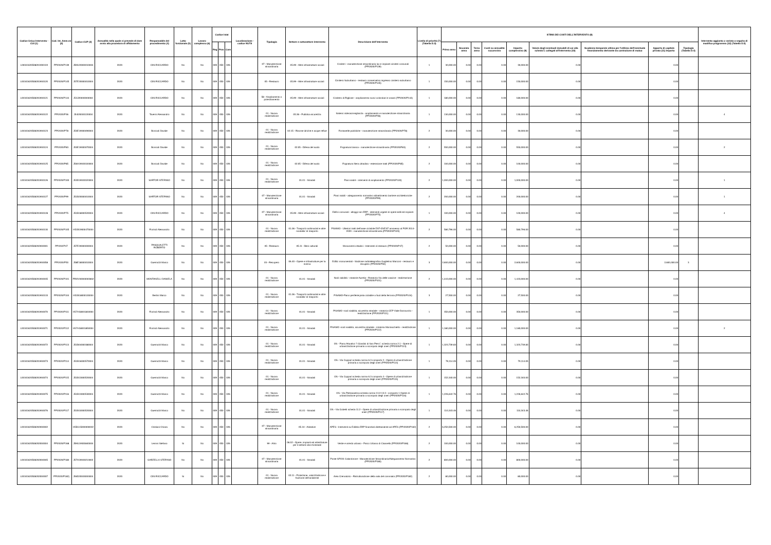| Codice Unico Intervento - CUI (1) | Cod. Int. Amm.ne (2) | Codice CUP (3) | Annualità nella quale si prevede di dare avvio alla procedura di affidamento | Responsabile del procedimento (4) | Lotto funzionale (5) | Lavoro complesso (6) | Codice Istat | | | Localizzazione - codice NUTS | Tipologia | Settore e sottosettore intervento | Descrizione dell'intervento | Livello di priorità (7) (Tabella D.3) | STIMA DEI COSTI DELL'INTERVENTO (8) | | | | | | | | | Intervento aggiunto o variato a seguito di modifica programma (12) (Tabella D.5) |
| --- | --- | --- | --- | --- | --- | --- | --- | --- | --- | --- | --- | --- | --- | --- | --- | --- | --- | --- | --- | --- | --- | --- | --- | --- |
| | | | | | | | Reg | Prov | Com | | | | | | Primo anno | Secondo anno | Terzo anno | Costi su annualità successiva | Importo complessivo (9) | Valore degli eventuali immobili di cui alla scheda C collegati all'intervento (10) | Scadenza temporale ultima per l'utilizzo dell'eventuale finanziamento derivante da contrazione di mutuo | Apporto di capitale privato (11) Importo | Tipologia (Tabella D.4) | |
| L00341620508201900119 | PPI2020/P139 | J59G20000010004 | 2020 | CINI RICCARDO | No | No | 009 | 050 | 026 | | 07 - Manutenzione straordinaria | 05.99 - Altre infrastrutture sociali | Cimiteri - manutenzione straordinaria lux e impianti cimiteri comunali (PPI2020/P139) | 1 | 30,000.00 | 0.00 | 0.00 | 0.00 | 30,000.00 | 0.00 | | 0.00 | | |
| L00341620508201900120 | PPI2020/P145 | J57E20000010004 | 2020 | CINI RICCARDO | No | No | 009 | 050 | 026 | | 05 - Restauro | 05.99 - Altre infrastrutture sociali | Cimitero Suburbano - restauro conservativo ingresso cimitero suburbano (PPI2020/P145) | 1 | 150,000.00 | 0.00 | 0.00 | 0.00 | 150,000.00 | 0.00 | | 0.00 | | |
| L00341620508201900121 | PPI2020/P144 | J53J20000000004 | 2020 | CINI RICCARDO | No | No | 009 | 050 | 026 | | 58 - Ampliamento o potenziamento | 05.99 - Altre infrastrutture sociali | Cimitero di Riglione - ampliamento nuovi colombari e ossari (PPI2020/P144) | 1 | 180,000.00 | 0.00 | 0.00 | 0.00 | 180,000.00 | 0.00 | | 0.00 | | |
| L00341620508201900122 | PPI2020/P36 | J54I20000120004 | 2020 | Taverni Alessandro | No | No | 009 | 050 | 026 | | 01 - Nuova realizzazione | 05.36 - Pubblica sicurezza | Sistemi videosorveglianza - ampliamento e manutenzione straordinaria (PPI2020/P36) | 1 | 130,000.00 | 0.00 | 0.00 | 0.00 | 130,000.00 | 0.00 | | 0.00 | | 4 |
| L00341620508201900123 | PPI2020/P78 | J53E19000090004 | 2020 | Bonicoli Davide | No | No | 009 | 050 | 026 | | 01 - Nuova realizzazione | 02.15 - Risorse idriche e acque reflue | Fontanelle pubbliche - manutenzione straordinaria (PPI2020/P78) | 2 | 30,000.00 | 0.00 | 0.00 | 0.00 | 30,000.00 | 0.00 | | 0.00 | | |
| L00341620508201900124 | PPI2020/P83 | J53E19000070004 | 2020 | Bonicoli Davide | No | No | 009 | 050 | 026 | | 01 - Nuova realizzazione | 02.05 - Difesa del suolo | Fognatura bianca - manutenzione straordinaria (PPI2020/P83) | 2 | 550,000.00 | 0.00 | 0.00 | 0.00 | 550,000.00 | 0.00 | | 0.00 | | 2 |
| L00341620508201900125 | PPI2020/P85 | J56H19000100004 | 2020 | Bonicoli Davide | No | No | 009 | 050 | 026 | | 01 - Nuova realizzazione | 02.05 - Difesa del suolo | Fognatura Nera cittadina - estensione tratti (PPI2020/P85) | 2 | 100,000.00 | 0.00 | 0.00 | 0.00 | 100,000.00 | 0.00 | | 0.00 | | |
| L00341620508201900126 | PPI2020/P100 | J53D19000320004 | 2020 | SARTOR STEFANO | No | No | 009 | 050 | 026 | | 01 - Nuova realizzazione | 01.01 - Stradali | Piani viabili - interventi di ampliamento (PPI2020/P100) | 2 | 1,000,000.00 | 0.00 | 0.00 | 0.00 | 1,000,000.00 | 0.00 | | 0.00 | | 1 |
| L00341620508201900127 | PPI2020/P99 | J51B20000010004 | 2020 | SARTOR STEFANO | No | No | 009 | 050 | 026 | | 07 - Manutenzione straordinaria | 01.01 - Stradali | Piani viabili - adeguamento normativo abbattimento barriere architettoniche (PPI2020/P99) | 2 | 200,000.00 | 0.00 | 0.00 | 0.00 | 200,000.00 | 0.00 | | 0.00 | | 1 |
| L00341620508201900128 | PPI2020/P75 | J51B18000520004 | 2020 | CINI RICCARDO | No | No | 009 | 050 | 026 | | 07 - Manutenzione straordinaria | 05.99 - Altre infrastrutture sociali | Edifici comunali - alloggi non ERP - interventi urgenti di opere edili ed impianti (PPI2020/P75) | 1 | 100,000.00 | 0.00 | 0.00 | 0.00 | 100,000.00 | 0.00 | | 0.00 | | 4 |
| L00341620508201900130 | PPI2020/P105 | H51B19000470004 | 2020 | Fiorindi Alessandro | No | No | 009 | 050 | 026 | | 01 - Nuova realizzazione | 01.06 - Trasporti multimodali e altre modalita' di trasporto | PISAMO - Ulteriori tratti dell'asse ciclabile EST-OVEST ammesso al POR 2014-2020 - manutenzione straordinaria (PPI2020/P105) | 2 | 580,796.00 | 0.00 | 0.00 | 0.00 | 580,796.00 | 0.00 | | 0.00 | | |
| L00341620508202000001 | PPI202/P47 | J57E20000000004 | 2020 | PASQUALETTI ROBERTO | No | No | 009 | 050 | 026 | | 05 - Restauro | 05.11 - Beni culturali | Monumenti cittadini - Interventi di restauro (PPI2020/P47) | 2 | 50,000.00 | 0.00 | 0.00 | 0.00 | 50,000.00 | 0.00 | | 0.00 | | |
| L00341620508201900058 | PPI2020/P50 | J58E18000010004 | 2020 | Guerrazzi Marco | No | No | 009 | 050 | 026 | | 03 - Recupero | 06.40 - Opere e infrastrutture per la ricerca | Edifici monumentali - Stazione radiotelegrafica Guglielmo Marconi - restauro e recupero (PPI2020/P50) | 3 | 2,600,000.00 | 0.00 | 0.00 | 0.00 | 2,600,000.00 | 0.00 | | 2,600,000.00 | 3 | |
| L00341620508201900035 | PPI2020/P101 | PROV00000003662 | 2020 | MONTANELLI DANIELA | No | No | 009 | 050 | 026 | | 01 - Nuova realizzazione | 01.01 - Stradali | Nodi viabilità - rotatorie Aurelia - Rotatoria Via delle cascine - realizzazione (PPI2020/P101) | 2 | 1,443,000.00 | 0.00 | 0.00 | 0.00 | 1,443,000.00 | 0.00 | | 0.00 | | |
| L00341620508201900133 | PPI2020/P104 | H51B18000100004 | 2020 | Bertini Marco | No | No | 009 | 050 | 026 | | 01 - Nuova realizzazione | 01.06 - Trasporti multimodali e altre modalita' di trasporto | PISAMO-Piano periferie:pista ciclabile a Sud della ferrovia (PPI2020/P104) | 3 | 27,500.00 | 0.00 | 0.00 | 0.00 | 27,500.00 | 0.00 | | 0.00 | | |
| L00341620508201900070 | PPI2020/P111 | H57H18001840004 | 2020 | Fiorindi Alessandro | No | No | 009 | 050 | 026 | | 01 - Nuova realizzazione | 01.01 - Stradali | PISAMO -nodi viabilità, sicurezza stradale - rotatoria CEP Viale Dannunzio - realizzazione (PPI2020/P111) | 1 | 350,000.00 | 0.00 | 0.00 | 0.00 | 350,000.00 | 0.00 | | 0.00 | | |
| L00341620508201900071 | PPI2020/P112 | H57H18001850004 | 2020 | Fiorindi Alessandro | No | No | 009 | 050 | 026 | | 01 - Nuova realizzazione | 01.01 - Stradali | PISAMO -nodi viabilità, sicurezza stradale - rotatoria Montacchiello - realizzazione (PPI2020/P112) | 1 | 1,180,000.00 | 0.00 | 0.00 | 0.00 | 1,180,000.00 | 0.00 | | 0.00 | | 2 |
| L00341620508201900072 | PPI2020/P113 | J51B04000380004 | 2020 | Guerrazzi Marco | No | No | 009 | 050 | 026 | | 01 - Nuova realizzazione | 01.01 - Stradali | OS - Piano Attuativo "I Giardini di San Piero", scheda norma 2.1 - Opere di urbanizzazione primaria a scomputo degli oneri (PPI2020/P113) | 1 | 1,323,739.83 | 0.00 | 0.00 | 0.00 | 1,323,739.83 | 0.00 | | 0.00 | | |
| L00341620508201900073 | PPI2020/P114 | J51B16000570004 | 2020 | Guerrazzi Marco | No | No | 009 | 050 | 026 | | 01 - Nuova realizzazione | 01.01 - Stradali | OS - Via Cuppari scheda norma 6.3 comparto 2 - Opere di urbanizzazione primaria a scomputo degli oneri (PPI2020/P114) | 1 | 79,114.05 | 0.00 | 0.00 | 0.00 | 79,114.05 | 0.00 | | 0.00 | | |
| L00341620508201900074 | PPI2020/P115 | J51B13000520004 | 2020 | Guerrazzi Marco | No | No | 009 | 050 | 026 | | 01 - Nuova realizzazione | 01.01 - Stradali | OS - Via Cuppari scheda norma 6.3 comparto 4 - Opere di urbanizzazione primaria a scomputo degli oneri (PPI2020/P115) | 1 | 152,340.00 | 0.00 | 0.00 | 0.00 | 152,340.00 | 0.00 | | 0.00 | | |
| L00341620508201900075 | PPI2020/P116 | J51B13000530004 | 2020 | Guerrazzi Marco | No | No | 009 | 050 | 026 | | 01 - Nuova realizzazione | 01.01 - Stradali | OS - Via Pietrasantina scheda norma 13.2-13.3 - comparto 1 Opere di urbanizzazione primaria a scomputo degli oneri (PPI2020/P116) | 1 | 1,226,642.76 | 0.00 | 0.00 | 0.00 | 1,226,642.76 | 0.00 | | 0.00 | | |
| L00341620508201900076 | PPI2020/P117 | J51B10000520004 | 2020 | Guerrazzi Marco | No | No | 009 | 050 | 026 | | 01 - Nuova realizzazione | 01.01 - Stradali | OS - Via Gobetti scheda 11.2 - Opere di urbanizzazione primaria a scomputo degli oneri (PPI2020/P117) | 1 | 110,343.46 | 0.00 | 0.00 | 0.00 | 110,343.46 | 0.00 | | 0.00 | | |
| L00341620508202000002 | | H55G15000000002 | 2020 | Cristiani Chiara | No | No | 009 | 050 | 026 | | 07 - Manutenzione straordinaria | 05.10 - Abitative | APES - Interventi su Edilizia ERP finanziati direttamente ad APES (PPI2020/P162) | 2 | 6,250,500.00 | 0.00 | 0.00 | 0.00 | 6,250,500.00 | 0.00 | | 0.00 | | |
| L00341620508202000004 | PPI2020/P168 | J59G19000840004 | 2020 | Lemmi Stefano | Si | No | 009 | 050 | 026 | | 99 - Altro | 06.02 - Opere, impianti ed attrezzature per il settore silvo-forestale | Verde e arredo urbano - Parco Urbano di Cisanello (PPI2020/P168) | 2 | 100,000.00 | 0.00 | 0.00 | 0.00 | 100,000.00 | 0.00 | | 0.00 | | |
| L00341620508202000005 | PPI2020/P180 | J57H19000210002 | 2020 | GARZELLA STEFANO | No | No | 009 | 050 | 026 | | 07 - Manutenzione straordinaria | 01.01 - Stradali | Ponte SP224 Calambrone - Manutenzione Straordinaria/Adeguamento Normativo (PPI2020/P180) | 2 | 800,000.00 | 0.00 | 0.00 | 0.00 | 800,000.00 | 0.00 | | 0.00 | | |
| L00341620508202000007 | PPI2020/P182) | J56D20000000004 | 2020 | CINI RICCARDO | Si | No | 009 | 050 | 026 | | 01 - Nuova realizzazione | 02.11 - Protezione, valorizzazione e fruizione dell'ambiente | Area Crematorio - Ristrutturazione della sala del commiato (PPI2020/P182) | 2 | 80,000.00 | 0.00 | 0.00 | 0.00 | 80,000.00 | 0.00 | | 0.00 | | |